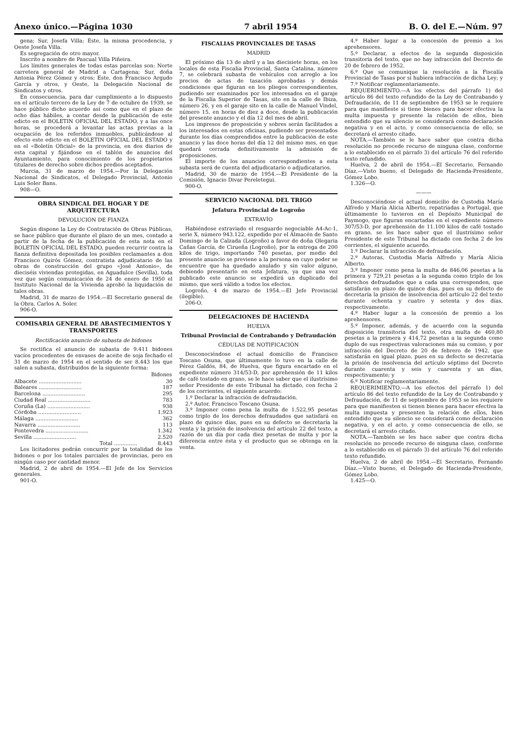Anexo único.—Página 1030 7 abril 1954 B. O. del E.—Núm. 97
gena; Sur, Josefa Villa; Este, la misma procedencia, y Oeste Josefa Villa.
Es segregación de otro mayor.
Inscrito a nombre de Pascual Villa Piñeira.
Los límites generales de todas estas parcelas son: Norte carretera general de Madrid a Cartagena; Sur, doña Antonia Pérez Gómez y otros; Este, don Francisco Argudo García y otros, y Oeste, la Delegación Nacional de Sindicatos y otros.
En consecuencia, para dar cumplimiento a lo dispuesto en el artículo tercero de la Ley de 7 de octubre de 1939, se hace público dicho acuerdo así como que en el plazo de ocho días hábiles, a contar desde la publicación de este edicto en el BOLETIN OFICIAL DEL ESTADO, y a las once horas, se procederá a levantar las actas previas a la ocupación de los referidos inmuebles, publicándose al efecto este edicto en el BOLETIN OFICIAL DEL ESTADO y en el «Boletín Oficial» de la provincia, en dos diarios de esta capital y fijándose en el tablón de anuncios del Ayuntamiento, para conocimiento de los propietarios titulares de derecho sobre dichos predios aceptados.
Murcia, 31 de marzo de 1954.—Por la Delegación Nacional de Sindicatos, el Delegado Provincial, Antonio Luis Soler Bans.
908—O.
OBRA SINDICAL DEL HOGAR Y DE ARQUITECTURA
DEVOLUCIÓN DE FIANZA
Según dispone la Ley de Contratación de Obras Públicas, se hace público que durante el plazo de un mes, contado a partir de la fecha de la publicación de esta nota en el BOLETIN OFICIAL DEL ESTADO, pueden recurrir contra la fianza definitiva depositada los posibles reclamantes a don Francisco Quirós Gómez, contratista adjudicatario de las obras de construcción del grupo «José Antonio», de dieciséis viviendas protegidas, en Aguadulce (Sevilla), toda vez que según comunicación de 24 de enero de 1950 el Instituto Nacional de la Vivienda aprobó la liquidación de tales obras.
Madrid, 31 de marzo de 1954.—El Secretario general de la Obra, Carlos A. Soler.
906-O.
COMISARIA GENERAL DE ABASTECIMIENTOS Y TRANSPORTES
Rectificación anuncio de subasta de bidones
Se rectifica el anuncio de subasta de 9.411 bidones vacíos procedentes de envases de aceite de soja fechado el 31 de marzo de 1954 en el sentido de ser 8.443 los que salen a subasta, distribuidos de la siguiente forma:
| | Bidones |
| --- | --- |
| Albacete .......................... | 30 |
| Baleares .......................... | 187 |
| Barcelona .......................... | 295 |
| Ciudad Real .......................... | 783 |
| Coruña (La) .......................... | 938 |
| Córdoba .......................... | 1.923 |
| Málaga .......................... | 362 |
| Navarra .......................... | 113 |
| Pontevedra .......................... | 1.342 |
| Sevilla .......................... | 2.520 |
| Total .............. | 8.443 |
Los licitadores podrán concurrir por la totalidad de los bidones o por los totales parciales de provincias, pero en ningún caso por cantidad menor.
Madrid, 2 de abril de 1954.—El Jefe de los Servicios generales.
901-O.
FISCALIAS PROVINCIALES DE TASAS
MADRID
El próximo día 13 de abril y a las diecisiete horas, en los locales de esta Fiscalía Provincial, Santa Catalina, número 7, se celebrará subasta de vehículos con arreglo a los precios de actas de tasación aprobadas y demás condiciones que figuran en los pliegos correspondientes, pudiendo ser examinados por los interesados en el garaje de la Fiscalía Superior de Tasas, sito en la calle de Ibiza, número 26, y en el garaje sito en la calle de Manuel Vindel, número 15, en horas de diez a doce, desde la publicación del presente anuncio y el día 12 del mes de abril.
Los impresos de proposición y sobres serán facilitados a los interesados en estas oficinas, pudiendo ser presentados durante los días comprendidos entre la publicación de este anuncio y las doce horas del día 12 del mismo mes, en que quedará cerrada definitivamente la admisión de proposiciones.
El importe de los anuncios correspondientes a esta subasta será de cuenta del adjudicatario o adjudicatarios.
Madrid, 30 de marzo de 1954.—El Presidente de la Comisión, Ignacio Divar Pereletegui.
900-O.
SERVICIO NACIONAL DEL TRIGO
Jefatura Provincial de Logroño
EXTRAVÍO
Habiéndose extraviado el resguardo negociable A4-Ac-1, serie X, número 943.122, expedido por el Almacén de Santo Domingo de la Calzada (Logroño) a favor de doña Olegaria Cañas García, de Cirueña (Logroño), por la entrega de 200 kilos de trigo, importando 740 pesetas, por medio del presente anuncio se previene a la persona en cuyo poder se encuentre que ha quedado anulado y sin valor alguno, debiendo presentarlo en esta Jefatura, ya que una vez publicado este anuncio se expedirá un duplicado del mismo, que será válido a todos los efectos.
Logroño, 4 de marzo de 1954.—El Jefe Provincial (ilegible).
206-O.
DELEGACIONES DE HACIENDA
HUELVA
Tribunal Provincial de Contrabando y Defraudación
CÉDULAS DE NOTIFICACIÓN
Desconociéndose el actual domicilio de Francisco Toscano Osuna, que últimamente lo tuvo en la calle de Pérez Galdós, 84, de Huelva, que figura encartado en el expediente número 314/53-D, por aprehensión de 11 kilos de café tostado en grano, se le hace saber que el ilustrísimo señor Presidente de este Tribunal ha dictado, con fecha 2 de los corrientes, el siguiente acuerdo:
1.º Declarar la infracción de defraudación.
2.º Autor, Francisco Toscano Osuna.
3.º Imponer como pena la multa de 1.522,95 pesetas como triplo de los derechos defraudados que satisfará en plazo de quince días, pues en su defecto se decretaría la venta y la prisión de insolvencia del artículo 22 del texto, a razón de un día por cada diez pesetas de multa y por la diferencia entre ésta y el producto que se obtenga en la venta.
4.º Haber lugar a la concesión de premio a los aprehensores.
5.º Declarar, a efectos de la segunda disposición transitoria del texto, que no hay infracción del Decreto de 20 de febrero de 1952.
6.º Que se comunique la resolución a la Fiscalía Provincial de Tasas por si hubiera infracción de dicha Ley; y
7.º Notificar reglamentariamente.
REQUERIMIENTO.—A los efectos del párrafo 1) del artículo 86 del texto refundido de la Ley de Contrabando y Defraudación, de 11 de septiembre de 1953 se le requiere para que manifieste si tiene bienes para hacer efectiva la multa impuesta y presente la relación de ellos, bien entendido que su silencio se considerará como declaración negativa y en el acto, y como consecuencia de ello, se decretará el arresto citado.
NOTA.—También se le hace saber que contra dicha resolución no procede recurso de ninguna clase, conforme a lo establecido en el párrafo 3) del artículo 76 del referido texto refundido.
Huelva, 2 de abril de 1954.—El Secretario, Fernando Díaz.—Visto bueno, el Delegado de Hacienda-Presidente, Gómez Lobo.
1.326—O.
———
Desconociéndose el actual domicilio de Custodia María Alfredo y María Alicia Alberto, repatriadas a Portugal, que últimamente lo tuvieron en el Depósito Municipal de Paymogo, que figuran encartadas en el expediente número 307/53-D, por aprehensión de 11.100 kilos de café tostado en grano, se les hace saber que el ilustrísimo señor Presidente de este Tribunal ha dictado con fecha 2 de los corrientes, el siguiente acuerdo.
1.º Declarar la infracción de defraudación.
2.º Autoras, Custodia María Alfredo y María Alicia Alberto.
3.º Imponer como pena la multa de 846,06 pesetas a la primera y 729,21 pesetas a la segunda como triplo de los derechos defraudados que a cada una corresponden, que satisfarán en plazo de quince días, pues en su defecto de decretaría la prisión de insolvencia del artículo 22 del texto durante ochenta y cuatro y setenta y dos días, respectivamente.
4.º Haber lugar a la concesión de premio a los aprehensores.
5.º Imponer, además, y de acuerdo con la segunda disposición transitoria del texto, otra multa de 460,80 pesetas a la primera y 414,72 pesetas a la segunda como duplo de sus respectivas valoraciones más su comiso, y por infracción del Decreto de 20 de febrero de 1942, que satisfarán en igual plazo, pues en su defecto se decretaría la prisión de insolvencia del artículo séptimo del Decreto durante cuarenta y seis y cuarenta y un días, respectivamente; y
6.º Notificar reglamentariamente.
REQUERIMIENTO.—A los efectos del párrafo 1) del artículo 86 del texto refundido de la Ley de Contrabando y Defraudación, de 11 de septiembre de 1953 se les requiere para que manifiesten si tienen bienes para hacer efectiva la multa impuesta y presenten la relación de ellos, bien entendido que su silencio se considerará como declaración negativa, y en el acto, y como consecuencia de ello, se decretará el arresto citado.
NOTA.—También se les hace saber que contra dicha resolución no procede recurso de ninguna clase, conforme a lo establecido en el párrafo 3) del artículo 76 del referido texto refundido.
Huelva, 2 de abril de 1954.—El Secretario, Fernando Díaz.—Visto bueno, el Delegado de Hacienda-Presidente, Gómez Lobo.
1.425—O.